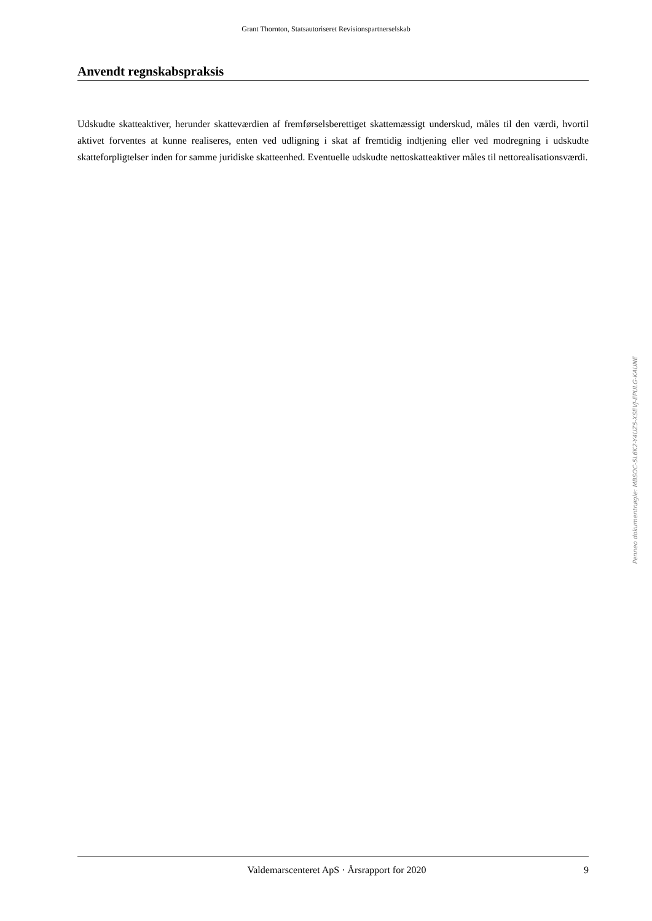Grant Thornton, Statsautoriseret Revisionspartnerselskab
Anvendt regnskabspraksis
Udskudte skatteaktiver, herunder skatteværdien af fremførselsberettiget skattemæssigt underskud, måles til den værdi, hvortil aktivet forventes at kunne realiseres, enten ved udligning i skat af fremtidig indtjening eller ved modregning i udskudte skatteforpligtelser inden for samme juridiske skatteenhed. Eventuelle udskudte nettoskatteaktiver måles til nettorealisationsværdi.
Penneo dokumentnøgle: MBSOC-5L6K2-Y4UZ5-XSEVJ-EPULG-KAUNE
Valdemarscenteret ApS · Årsrapport for 2020 9